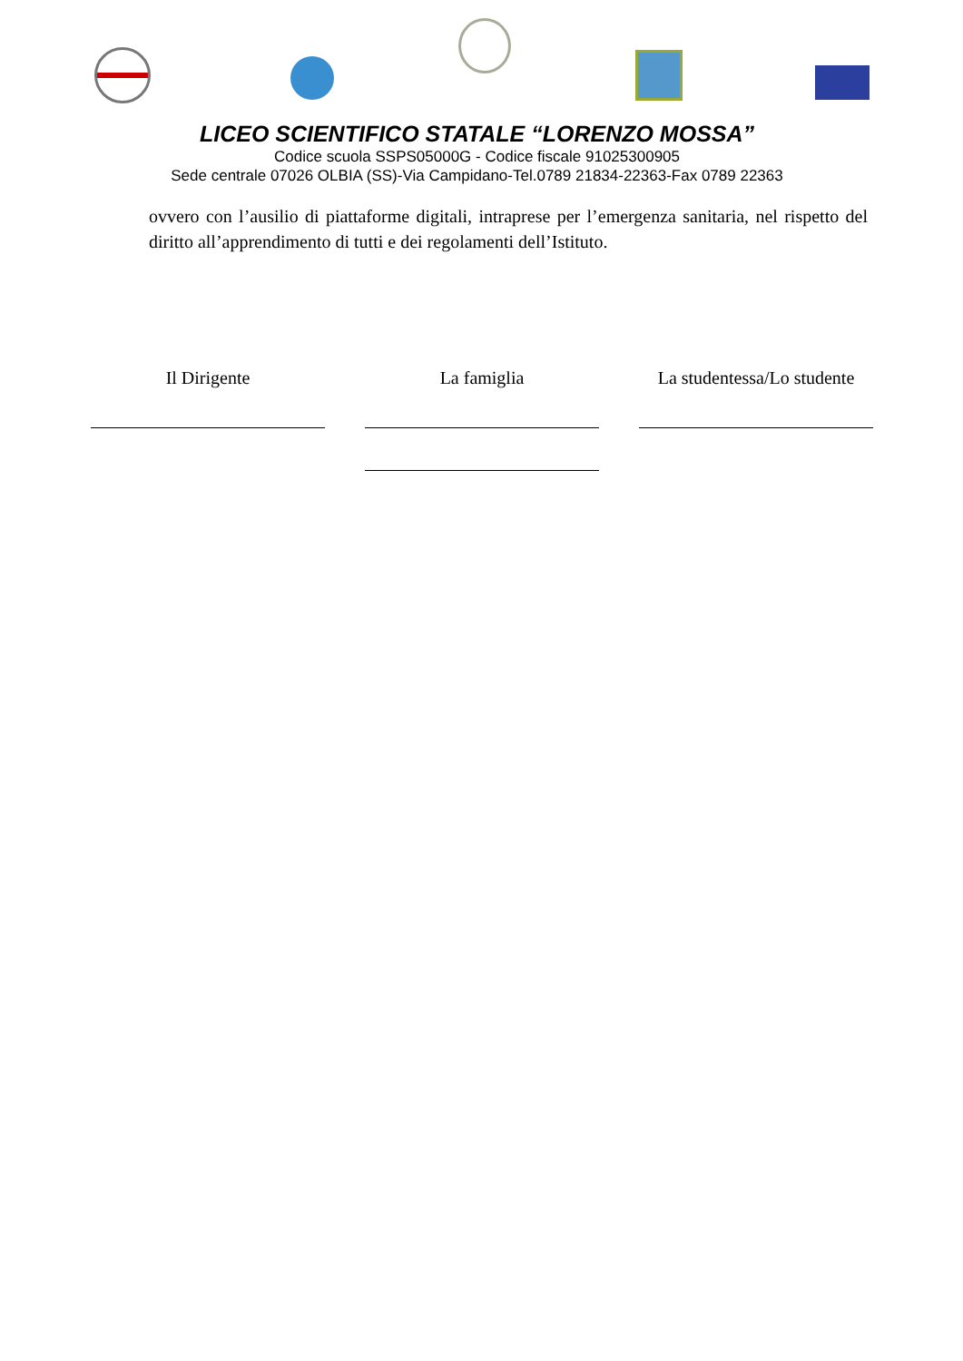LICEO SCIENTIFICO STATALE “LORENZO MOSSA”
Codice scuola SSPS05000G - Codice fiscale 91025300905
Sede centrale 07026 OLBIA (SS)-Via Campidano-Tel.0789 21834-22363-Fax 0789 22363
ovvero con l’ausilio di piattaforme digitali, intraprese per l’emergenza sanitaria, nel rispetto del diritto all’apprendimento di tutti e dei regolamenti dell’Istituto.
Il Dirigente La famiglia La studentessa/Lo studente